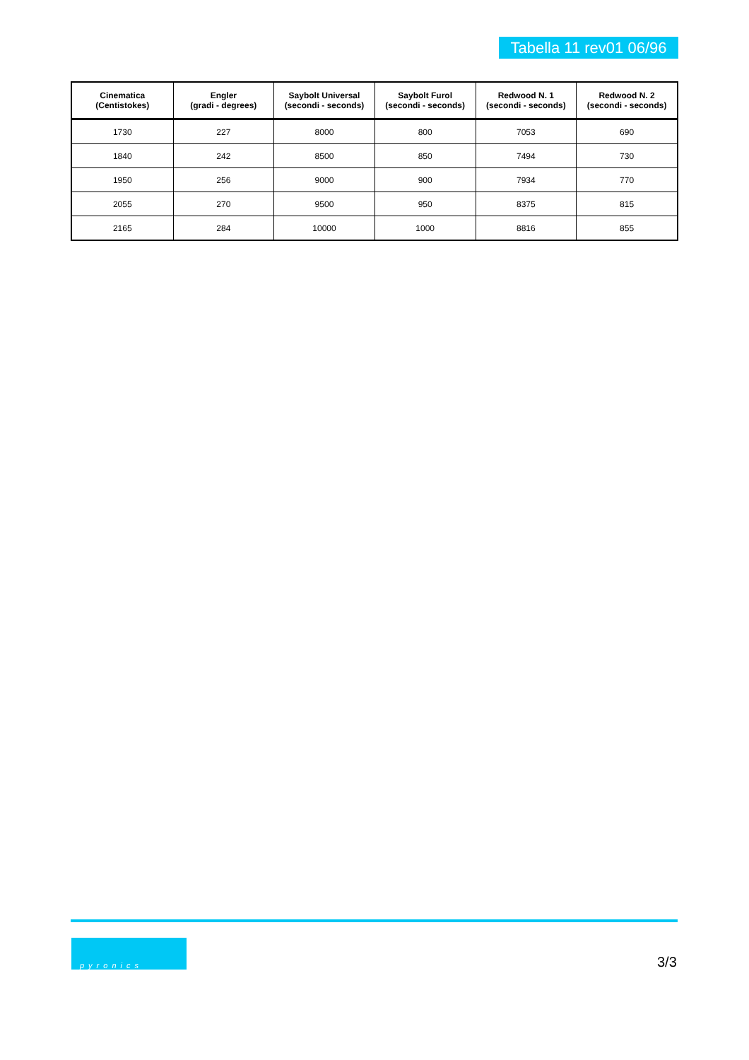Tabella 11 rev01 06/96
| Cinematica (Centistokes) | Engler (gradi - degrees) | Saybolt Universal (secondi - seconds) | Saybolt Furol (secondi - seconds) | Redwood N. 1 (secondi - seconds) | Redwood N. 2 (secondi - seconds) |
| --- | --- | --- | --- | --- | --- |
| 1730 | 227 | 8000 | 800 | 7053 | 690 |
| 1840 | 242 | 8500 | 850 | 7494 | 730 |
| 1950 | 256 | 9000 | 900 | 7934 | 770 |
| 2055 | 270 | 9500 | 950 | 8375 | 815 |
| 2165 | 284 | 10000 | 1000 | 8816 | 855 |
pyronics
3/3